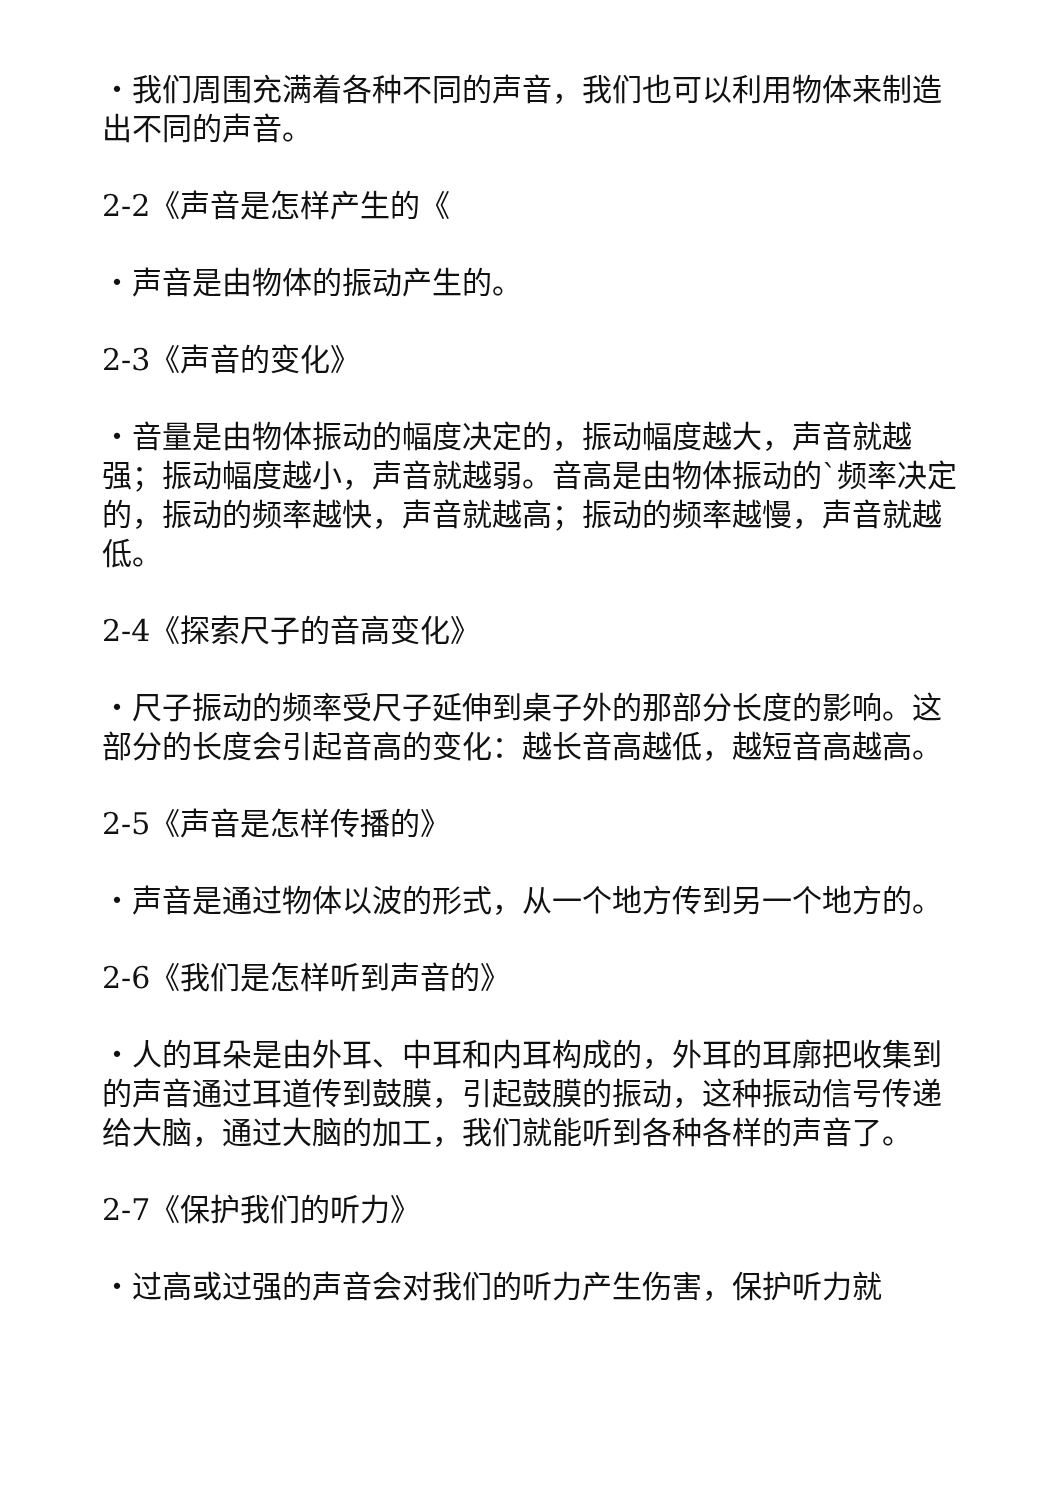・我们周围充满着各种不同的声音，我们也可以利用物体来制造出不同的声音。
2-2《声音是怎样产生的《
・声音是由物体的振动产生的。
2-3《声音的变化》
・音量是由物体振动的幅度决定的，振动幅度越大，声音就越强；振动幅度越小，声音就越弱。音高是由物体振动的`频率决定的，振动的频率越快，声音就越高；振动的频率越慢，声音就越低。
2-4《探索尺子的音高变化》
・尺子振动的频率受尺子延伸到桌子外的那部分长度的影响。这部分的长度会引起音高的变化：越长音高越低，越短音高越高。
2-5《声音是怎样传播的》
・声音是通过物体以波的形式，从一个地方传到另一个地方的。
2-6《我们是怎样听到声音的》
・人的耳朵是由外耳、中耳和内耳构成的，外耳的耳廓把收集到的声音通过耳道传到鼓膜，引起鼓膜的振动，这种振动信号传递给大脑，通过大脑的加工，我们就能听到各种各样的声音了。
2-7《保护我们的听力》
・过高或过强的声音会对我们的听力产生伤害，保护听力就